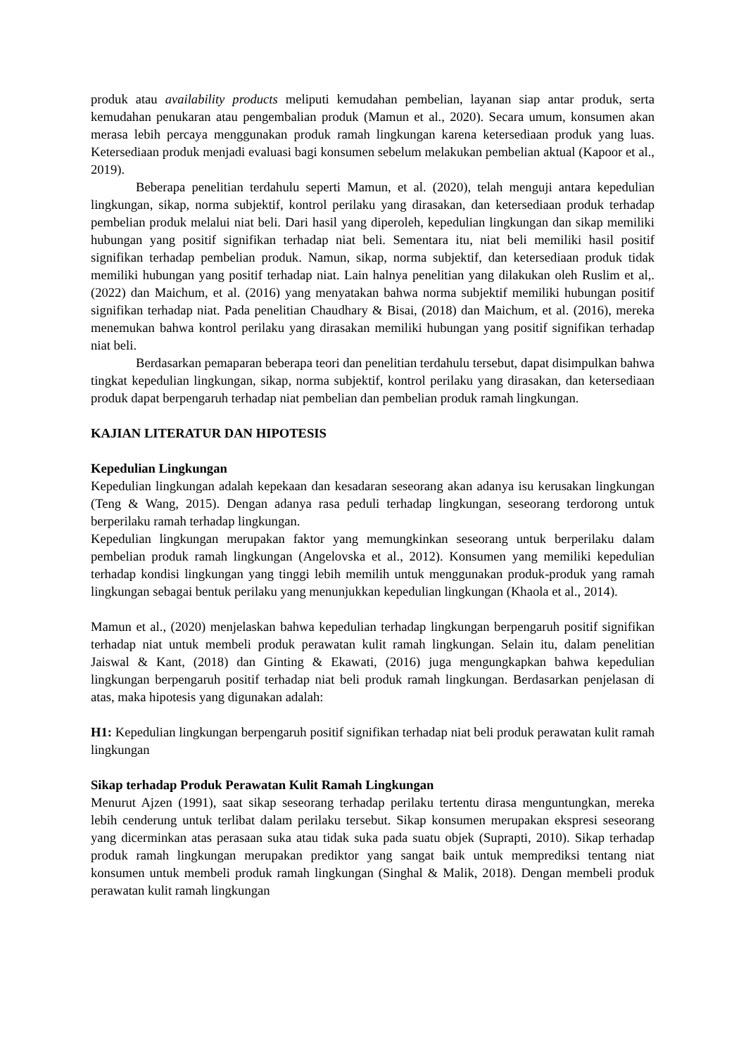produk atau availability products meliputi kemudahan pembelian, layanan siap antar produk, serta kemudahan penukaran atau pengembalian produk (Mamun et al., 2020). Secara umum, konsumen akan merasa lebih percaya menggunakan produk ramah lingkungan karena ketersediaan produk yang luas. Ketersediaan produk menjadi evaluasi bagi konsumen sebelum melakukan pembelian aktual (Kapoor et al., 2019).
Beberapa penelitian terdahulu seperti Mamun, et al. (2020), telah menguji antara kepedulian lingkungan, sikap, norma subjektif, kontrol perilaku yang dirasakan, dan ketersediaan produk terhadap pembelian produk melalui niat beli. Dari hasil yang diperoleh, kepedulian lingkungan dan sikap memiliki hubungan yang positif signifikan terhadap niat beli. Sementara itu, niat beli memiliki hasil positif signifikan terhadap pembelian produk. Namun, sikap, norma subjektif, dan ketersediaan produk tidak memiliki hubungan yang positif terhadap niat. Lain halnya penelitian yang dilakukan oleh Ruslim et al,. (2022) dan Maichum, et al. (2016) yang menyatakan bahwa norma subjektif memiliki hubungan positif signifikan terhadap niat. Pada penelitian Chaudhary & Bisai, (2018) dan Maichum, et al. (2016), mereka menemukan bahwa kontrol perilaku yang dirasakan memiliki hubungan yang positif signifikan terhadap niat beli.
Berdasarkan pemaparan beberapa teori dan penelitian terdahulu tersebut, dapat disimpulkan bahwa tingkat kepedulian lingkungan, sikap, norma subjektif, kontrol perilaku yang dirasakan, dan ketersediaan produk dapat berpengaruh terhadap niat pembelian dan pembelian produk ramah lingkungan.
KAJIAN LITERATUR DAN HIPOTESIS
Kepedulian Lingkungan
Kepedulian lingkungan adalah kepekaan dan kesadaran seseorang akan adanya isu kerusakan lingkungan (Teng & Wang, 2015). Dengan adanya rasa peduli terhadap lingkungan, seseorang terdorong untuk berperilaku ramah terhadap lingkungan.
Kepedulian lingkungan merupakan faktor yang memungkinkan seseorang untuk berperilaku dalam pembelian produk ramah lingkungan (Angelovska et al., 2012). Konsumen yang memiliki kepedulian terhadap kondisi lingkungan yang tinggi lebih memilih untuk menggunakan produk-produk yang ramah lingkungan sebagai bentuk perilaku yang menunjukkan kepedulian lingkungan (Khaola et al., 2014).
Mamun et al., (2020) menjelaskan bahwa kepedulian terhadap lingkungan berpengaruh positif signifikan terhadap niat untuk membeli produk perawatan kulit ramah lingkungan. Selain itu, dalam penelitian Jaiswal & Kant, (2018) dan Ginting & Ekawati, (2016) juga mengungkapkan bahwa kepedulian lingkungan berpengaruh positif terhadap niat beli produk ramah lingkungan. Berdasarkan penjelasan di atas, maka hipotesis yang digunakan adalah:
H1: Kepedulian lingkungan berpengaruh positif signifikan terhadap niat beli produk perawatan kulit ramah lingkungan
Sikap terhadap Produk Perawatan Kulit Ramah Lingkungan
Menurut Ajzen (1991), saat sikap seseorang terhadap perilaku tertentu dirasa menguntungkan, mereka lebih cenderung untuk terlibat dalam perilaku tersebut. Sikap konsumen merupakan ekspresi seseorang yang dicerminkan atas perasaan suka atau tidak suka pada suatu objek (Suprapti, 2010). Sikap terhadap produk ramah lingkungan merupakan prediktor yang sangat baik untuk memprediksi tentang niat konsumen untuk membeli produk ramah lingkungan (Singhal & Malik, 2018). Dengan membeli produk perawatan kulit ramah lingkungan